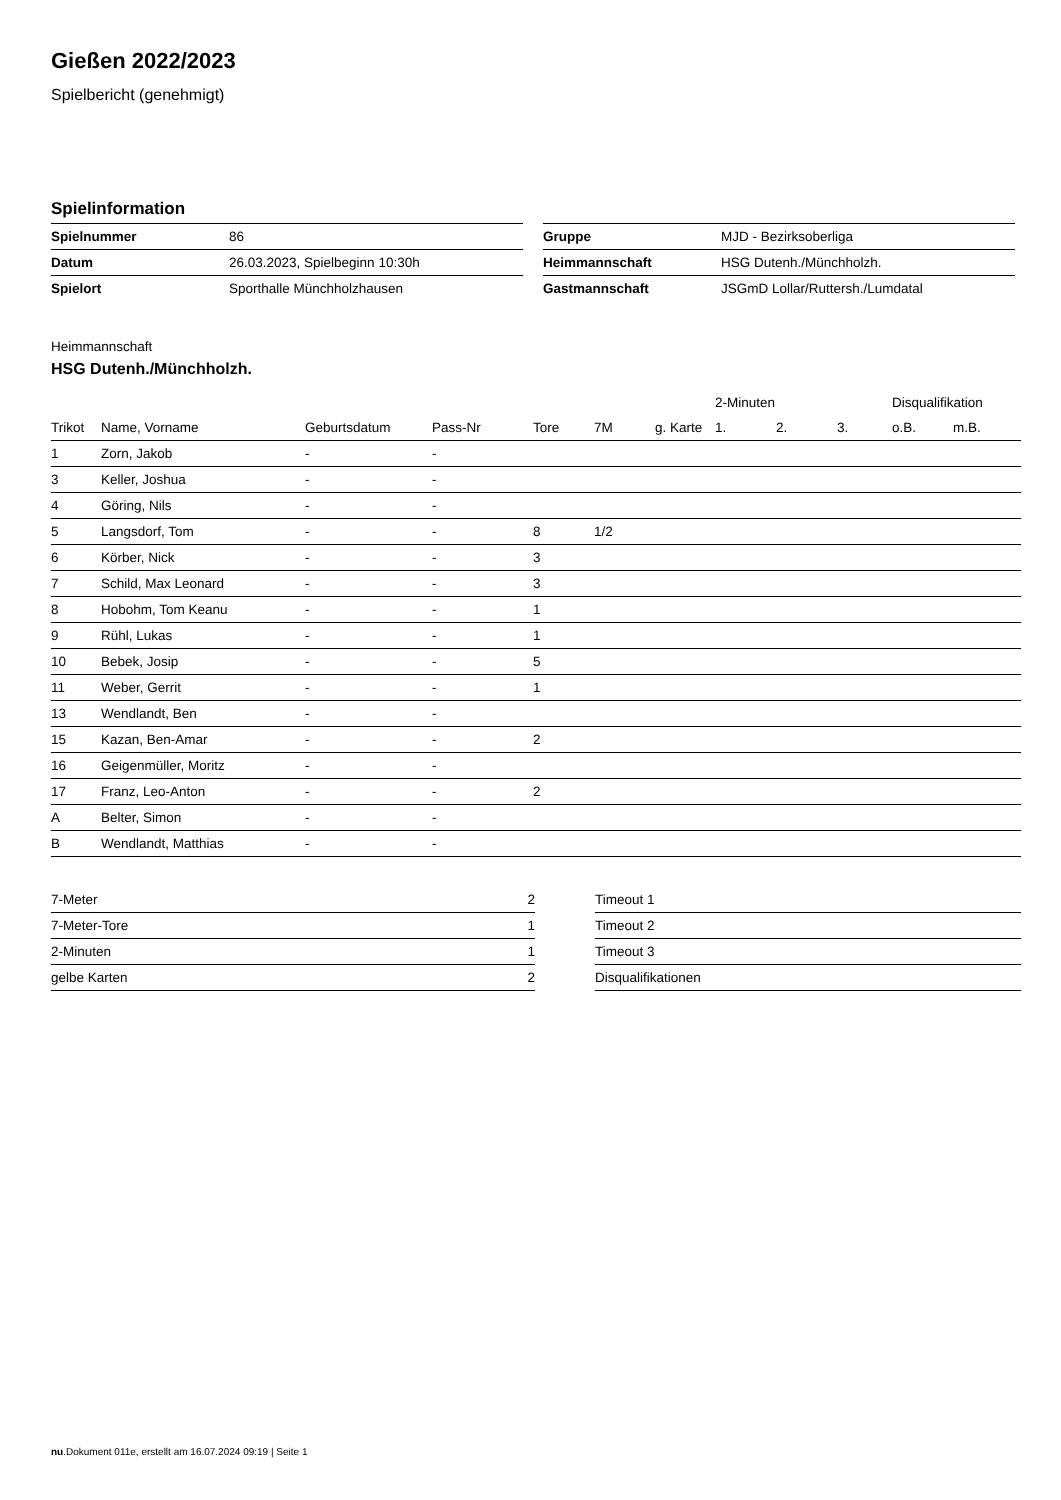Gießen 2022/2023
Spielbericht (genehmigt)
Spielinformation
| Spielnummer | 86 |
| Datum | 26.03.2023, Spielbeginn 10:30h |
| Spielort | Sporthalle Münchholzhausen |
| Gruppe | MJD - Bezirksoberliga |
| Heimmannschaft | HSG Dutenh./Münchholzh. |
| Gastmannschaft | JSGmD Lollar/Ruttersh./Lumdatal |
Heimmannschaft
HSG Dutenh./Münchholzh.
| | | | | | | | 2-Minuten | | | Disqualifikation | |
| --- | --- | --- | --- | --- | --- | --- | --- | --- | --- | --- | --- |
| Trikot | Name, Vorname | Geburtsdatum | Pass-Nr | Tore | 7M | g. Karte | 1. | 2. | 3. | o.B. | m.B. |
| 1 | Zorn, Jakob | - | - | | | | | | | | |
| 3 | Keller, Joshua | - | - | | | | | | | | |
| 4 | Göring, Nils | - | - | | | | | | | | |
| 5 | Langsdorf, Tom | - | - | 8 | 1/2 | | | | | | |
| 6 | Körber, Nick | - | - | 3 | | | | | | | |
| 7 | Schild, Max Leonard | - | - | 3 | | | | | | | |
| 8 | Hobohm, Tom Keanu | - | - | 1 | | | | | | | |
| 9 | Rühl, Lukas | - | - | 1 | | | | | | | |
| 10 | Bebek, Josip | - | - | 5 | | | | | | | |
| 11 | Weber, Gerrit | - | - | 1 | | | | | | | |
| 13 | Wendlandt, Ben | - | - | | | | | | | | |
| 15 | Kazan, Ben-Amar | - | - | 2 | | | | | | | |
| 16 | Geigenmüller, Moritz | - | - | | | | | | | | |
| 17 | Franz, Leo-Anton | - | - | 2 | | | | | | | |
| A | Belter, Simon | - | - | | | | | | | | |
| B | Wendlandt, Matthias | - | - | | | | | | | | |
| 7-Meter | 2 |
| 7-Meter-Tore | 1 |
| 2-Minuten | 1 |
| gelbe Karten | 2 |
| Timeout 1 |
| Timeout 2 |
| Timeout 3 |
| Disqualifikationen |
nu.Dokument 011e, erstellt am 16.07.2024 09:19 | Seite 1